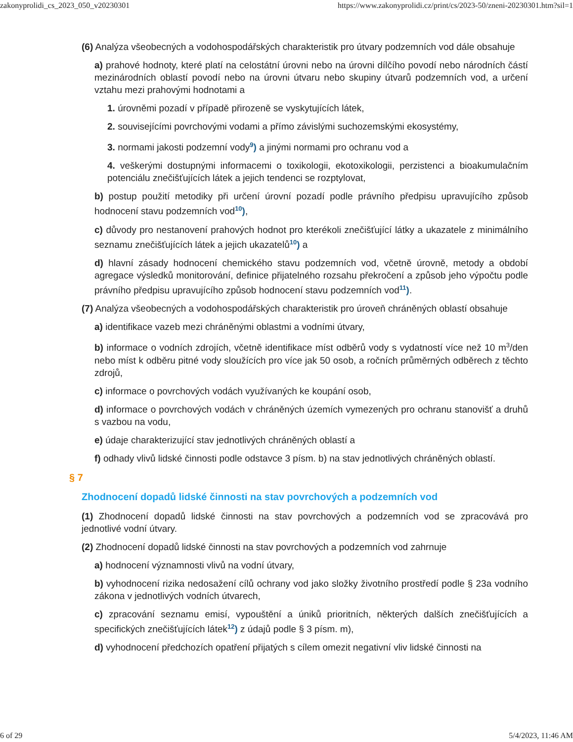zakonyprolidi_cs_2023_050_v20230301 https://www.zakonyprolidi.cz/print/cs/2023-50/zneni-20230301.htm?sil=1
(6) Analýza všeobecných a vodohospodářských charakteristik pro útvary podzemních vod dále obsahuje
a) prahové hodnoty, které platí na celostátní úrovni nebo na úrovni dílčího povodí nebo národních částí mezinárodních oblastí povodí nebo na úrovni útvaru nebo skupiny útvarů podzemních vod, a určení vztahu mezi prahovými hodnotami a
1. úrovněmi pozadí v případě přirozeně se vyskytujících látek,
2. souvisejícími povrchovými vodami a přímo závislými suchozemskými ekosystémy,
3. normami jakosti podzemní vody<sup>9</sup>) a jinými normami pro ochranu vod a
4. veškerými dostupnými informacemi o toxikologii, ekotoxikologii, perzistenci a bioakumulačním potenciálu znečišťujících látek a jejich tendenci se rozptylovat,
b) postup použití metodiky při určení úrovní pozadí podle právního předpisu upravujícího způsob hodnocení stavu podzemních vod<sup>10</sup>),
c) důvody pro nestanovení prahových hodnot pro kterékoli znečišťující látky a ukazatele z minimálního seznamu znečišťujících látek a jejich ukazatelů<sup>10</sup>) a
d) hlavní zásady hodnocení chemického stavu podzemních vod, včetně úrovně, metody a období agregace výsledků monitorování, definice přijatelného rozsahu překročení a způsob jeho výpočtu podle právního předpisu upravujícího způsob hodnocení stavu podzemních vod<sup>11</sup>).
(7) Analýza všeobecných a vodohospodářských charakteristik pro úroveň chráněných oblastí obsahuje
a) identifikace vazeb mezi chráněnými oblastmi a vodními útvary,
b) informace o vodních zdrojích, včetně identifikace míst odběrů vody s vydatností více než 10 m<sup>3</sup>/den nebo míst k odběru pitné vody sloužících pro více jak 50 osob, a ročních průměrných odběrech z těchto zdrojů,
c) informace o povrchových vodách využívaných ke koupání osob,
d) informace o povrchových vodách v chráněných územích vymezených pro ochranu stanovišť a druhů s vazbou na vodu,
e) údaje charakterizující stav jednotlivých chráněných oblastí a
f) odhady vlivů lidské činnosti podle odstavce 3 písm. b) na stav jednotlivých chráněných oblastí.
§ 7
Zhodnocení dopadů lidské činnosti na stav povrchových a podzemních vod
(1) Zhodnocení dopadů lidské činnosti na stav povrchových a podzemních vod se zpracovává pro jednotlivé vodní útvary.
(2) Zhodnocení dopadů lidské činnosti na stav povrchových a podzemních vod zahrnuje
a) hodnocení významnosti vlivů na vodní útvary,
b) vyhodnocení rizika nedosažení cílů ochrany vod jako složky životního prostředí podle § 23a vodního zákona v jednotlivých vodních útvarech,
c) zpracování seznamu emisí, vypouštění a úniků prioritních, některých dalších znečišťujících a specifických znečišťujících látek<sup>12</sup>) z údajů podle § 3 písm. m),
d) vyhodnocení předchozích opatření přijatých s cílem omezit negativní vliv lidské činnosti na
6 of 29 5/4/2023, 11:46 AM